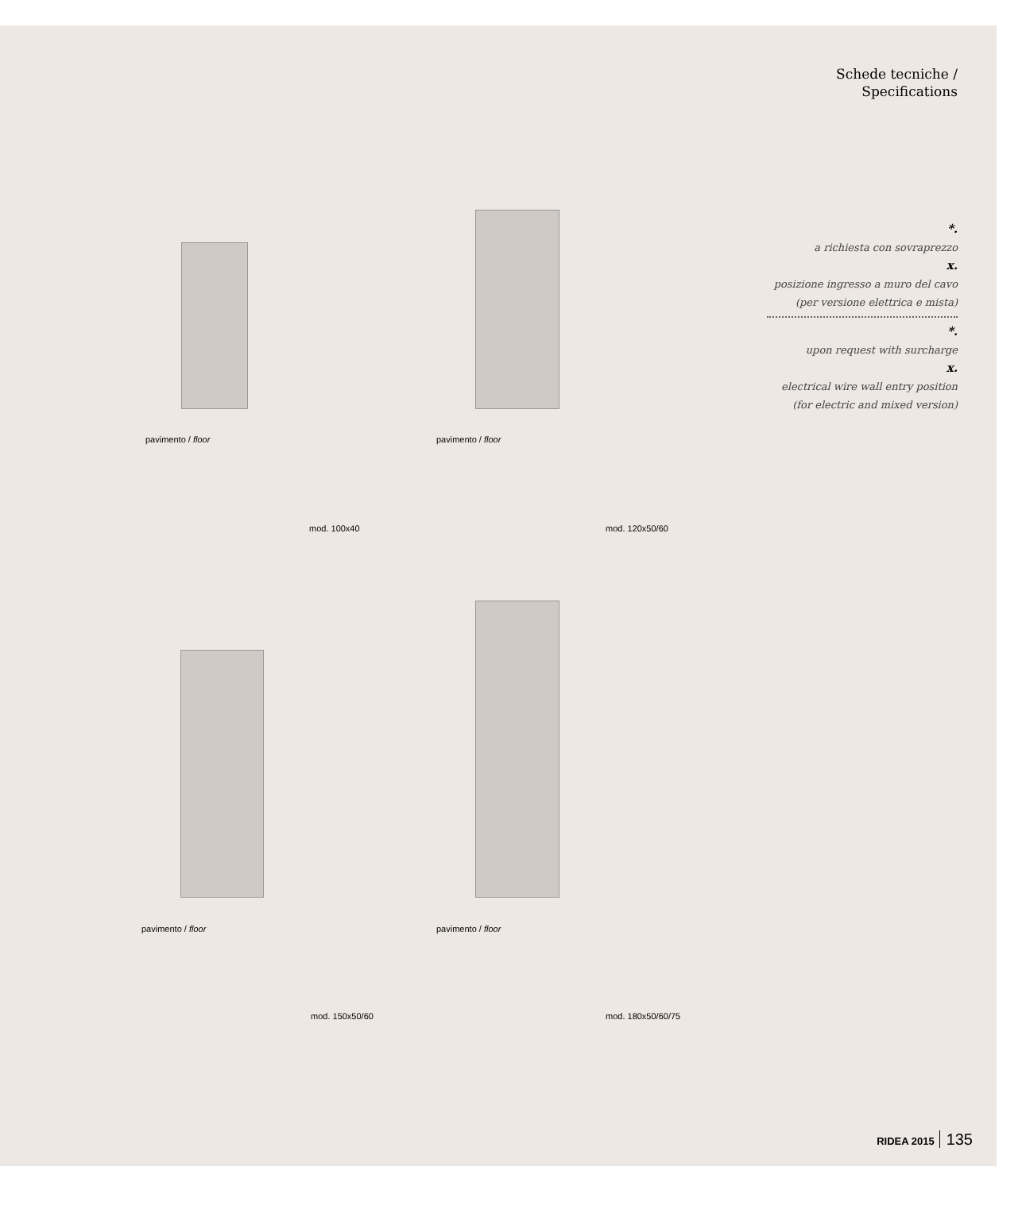Schede tecniche /
Specifications
*.
a richiesta con sovraprezzo
x.
posizione ingresso a muro del cavo (per versione elettrica e mista)
*.
upon request with surcharge
x.
electrical wire wall entry position (for electric and mixed version)
pavimento / floor
mod. 100x40
pavimento / floor
mod. 120x50/60
pavimento / floor
mod. 150x50/60
pavimento / floor
mod. 180x50/60/75
RIDEA 2015 135